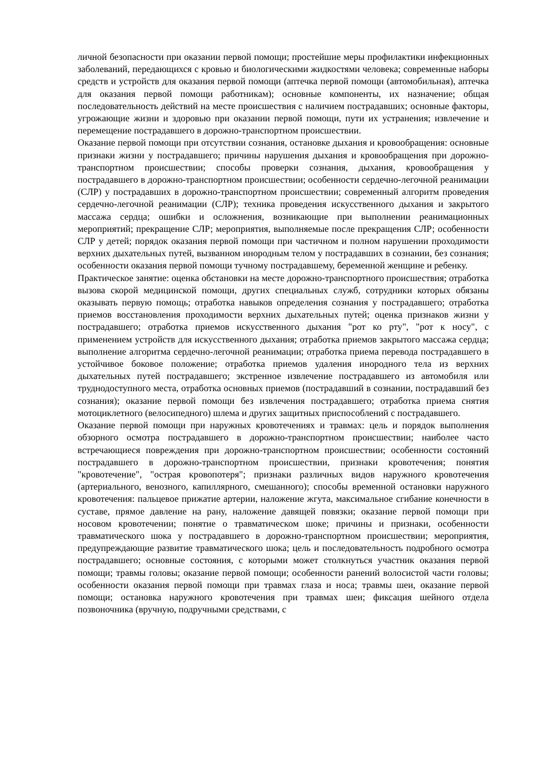личной безопасности при оказании первой помощи; простейшие меры профилактики инфекционных заболеваний, передающихся с кровью и биологическими жидкостями человека; современные наборы средств и устройств для оказания первой помощи (аптечка первой помощи (автомобильная), аптечка для оказания первой помощи работникам); основные компоненты, их назначение; общая последовательность действий на месте происшествия с наличием пострадавших; основные факторы, угрожающие жизни и здоровью при оказании первой помощи, пути их устранения; извлечение и перемещение пострадавшего в дорожно-транспортном происшествии.
Оказание первой помощи при отсутствии сознания, остановке дыхания и кровообращения: основные признаки жизни у пострадавшего; причины нарушения дыхания и кровообращения при дорожно-транспортном происшествии; способы проверки сознания, дыхания, кровообращения у пострадавшего в дорожно-транспортном происшествии; особенности сердечно-легочной реанимации (СЛР) у пострадавших в дорожно-транспортном происшествии; современный алгоритм проведения сердечно-легочной реанимации (СЛР); техника проведения искусственного дыхания и закрытого массажа сердца; ошибки и осложнения, возникающие при выполнении реанимационных мероприятий; прекращение СЛР; мероприятия, выполняемые после прекращения СЛР; особенности СЛР у детей; порядок оказания первой помощи при частичном и полном нарушении проходимости верхних дыхательных путей, вызванном инородным телом у пострадавших в сознании, без сознания; особенности оказания первой помощи тучному пострадавшему, беременной женщине и ребенку.
Практическое занятие: оценка обстановки на месте дорожно-транспортного происшествия; отработка вызова скорой медицинской помощи, других специальных служб, сотрудники которых обязаны оказывать первую помощь; отработка навыков определения сознания у пострадавшего; отработка приемов восстановления проходимости верхних дыхательных путей; оценка признаков жизни у пострадавшего; отработка приемов искусственного дыхания "рот ко рту", "рот к носу", с применением устройств для искусственного дыхания; отработка приемов закрытого массажа сердца; выполнение алгоритма сердечно-легочной реанимации; отработка приема перевода пострадавшего в устойчивое боковое положение; отработка приемов удаления инородного тела из верхних дыхательных путей пострадавшего; экстренное извлечение пострадавшего из автомобиля или труднодоступного места, отработка основных приемов (пострадавший в сознании, пострадавший без сознания); оказание первой помощи без извлечения пострадавшего; отработка приема снятия мотоциклетного (велосипедного) шлема и других защитных приспособлений с пострадавшего.
Оказание первой помощи при наружных кровотечениях и травмах: цель и порядок выполнения обзорного осмотра пострадавшего в дорожно-транспортном происшествии; наиболее часто встречающиеся повреждения при дорожно-транспортном происшествии; особенности состояний пострадавшего в дорожно-транспортном происшествии, признаки кровотечения; понятия "кровотечение", "острая кровопотеря"; признаки различных видов наружного кровотечения (артериального, венозного, капиллярного, смешанного); способы временной остановки наружного кровотечения: пальцевое прижатие артерии, наложение жгута, максимальное сгибание конечности в суставе, прямое давление на рану, наложение давящей повязки; оказание первой помощи при носовом кровотечении; понятие о травматическом шоке; причины и признаки, особенности травматического шока у пострадавшего в дорожно-транспортном происшествии; мероприятия, предупреждающие развитие травматического шока; цель и последовательность подробного осмотра пострадавшего; основные состояния, с которыми может столкнуться участник оказания первой помощи; травмы головы; оказание первой помощи; особенности ранений волосистой части головы; особенности оказания первой помощи при травмах глаза и носа; травмы шеи, оказание первой помощи; остановка наружного кровотечения при травмах шеи; фиксация шейного отдела позвоночника (вручную, подручными средствами, с